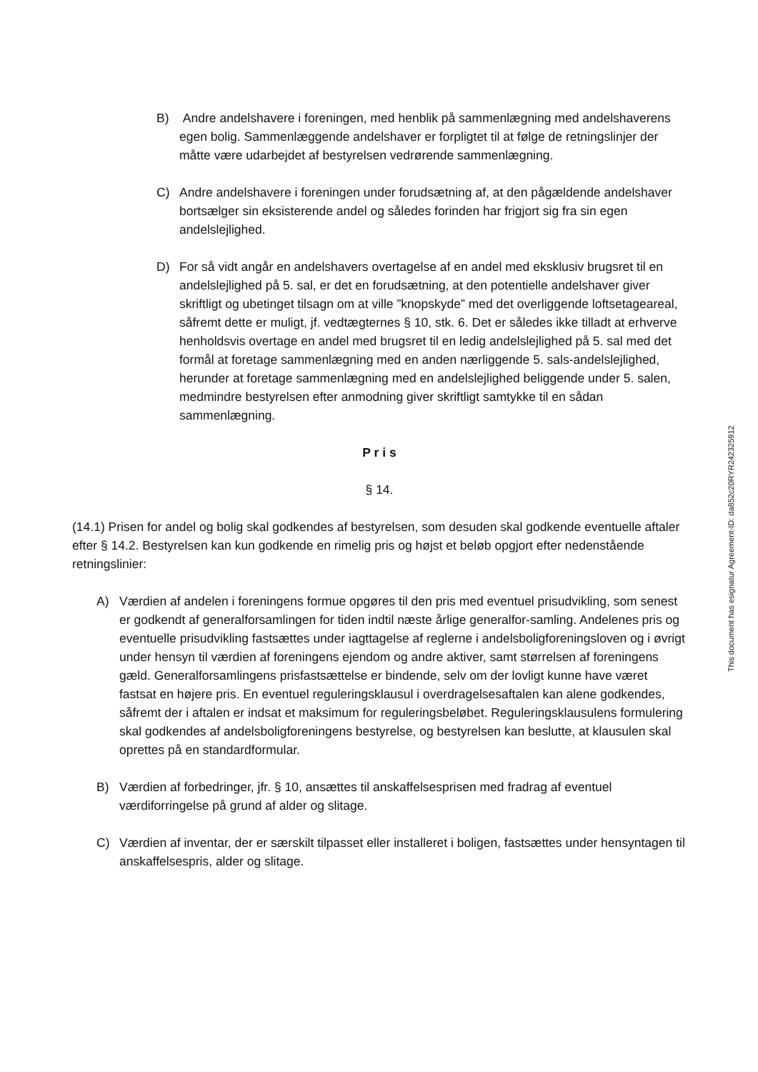B) Andre andelshavere i foreningen, med henblik på sammenlægning med andelshaverens egen bolig. Sammenlæggende andelshaver er forpligtet til at følge de retningslinjer der måtte være udarbejdet af bestyrelsen vedrørende sammenlægning.
C) Andre andelshavere i foreningen under forudsætning af, at den pågældende andelshaver bortsælger sin eksisterende andel og således forinden har frigjort sig fra sin egen andelslejlighed.
D) For så vidt angår en andelshavers overtagelse af en andel med eksklusiv brugsret til en andelslejlighed på 5. sal, er det en forudsætning, at den potentielle andelshaver giver skriftligt og ubetinget tilsagn om at ville ”knopskyde” med det overliggende loftsetageareal, såfremt dette er muligt, jf. vedtægternes § 10, stk. 6. Det er således ikke tilladt at erhverve henholdsvis overtage en andel med brugsret til en ledig andelslejlighed på 5. sal med det formål at foretage sammenlægning med en anden nærliggende 5. sals-andelslejlighed, herunder at foretage sammenlægning med en andelslejlighed beliggende under 5. salen, medmindre bestyrelsen efter anmodning giver skriftligt samtykke til en sådan sammenlægning.
P r i s
§ 14.
(14.1) Prisen for andel og bolig skal godkendes af bestyrelsen, som desuden skal godkende eventuelle aftaler efter § 14.2. Bestyrelsen kan kun godkende en rimelig pris og højst et beløb opgjort efter nedenstående retningslinier:
A) Værdien af andelen i foreningens formue opgøres til den pris med eventuel prisudvikling, som senest er godkendt af generalforsamlingen for tiden indtil næste årlige generalfor-samling. Andelenes pris og eventuelle prisudvikling fastsættes under iagttagelse af reglerne i andelsboligforeningsloven og i øvrigt under hensyn til værdien af foreningens ejendom og andre aktiver, samt størrelsen af foreningens gæld. Generalforsamlingens prisfastsættelse er bindende, selv om der lovligt kunne have været fastsat en højere pris. En eventuel reguleringsklausul i overdragelsesaftalen kan alene godkendes, såfremt der i aftalen er indsat et maksimum for reguleringsbeløbet. Reguleringsklausulens formulering skal godkendes af andelsboligforeningens bestyrelse, og bestyrelsen kan beslutte, at klausulen skal oprettes på en standardformular.
B) Værdien af forbedringer, jfr. § 10, ansættes til anskaffelsesprisen med fradrag af eventuel værdiforringelse på grund af alder og slitage.
C) Værdien af inventar, der er særskilt tilpasset eller installeret i boligen, fastsættes under hensyntagen til anskaffelsespris, alder og slitage.
This document has esignatur Agreement-ID: da852c20RYR242325912